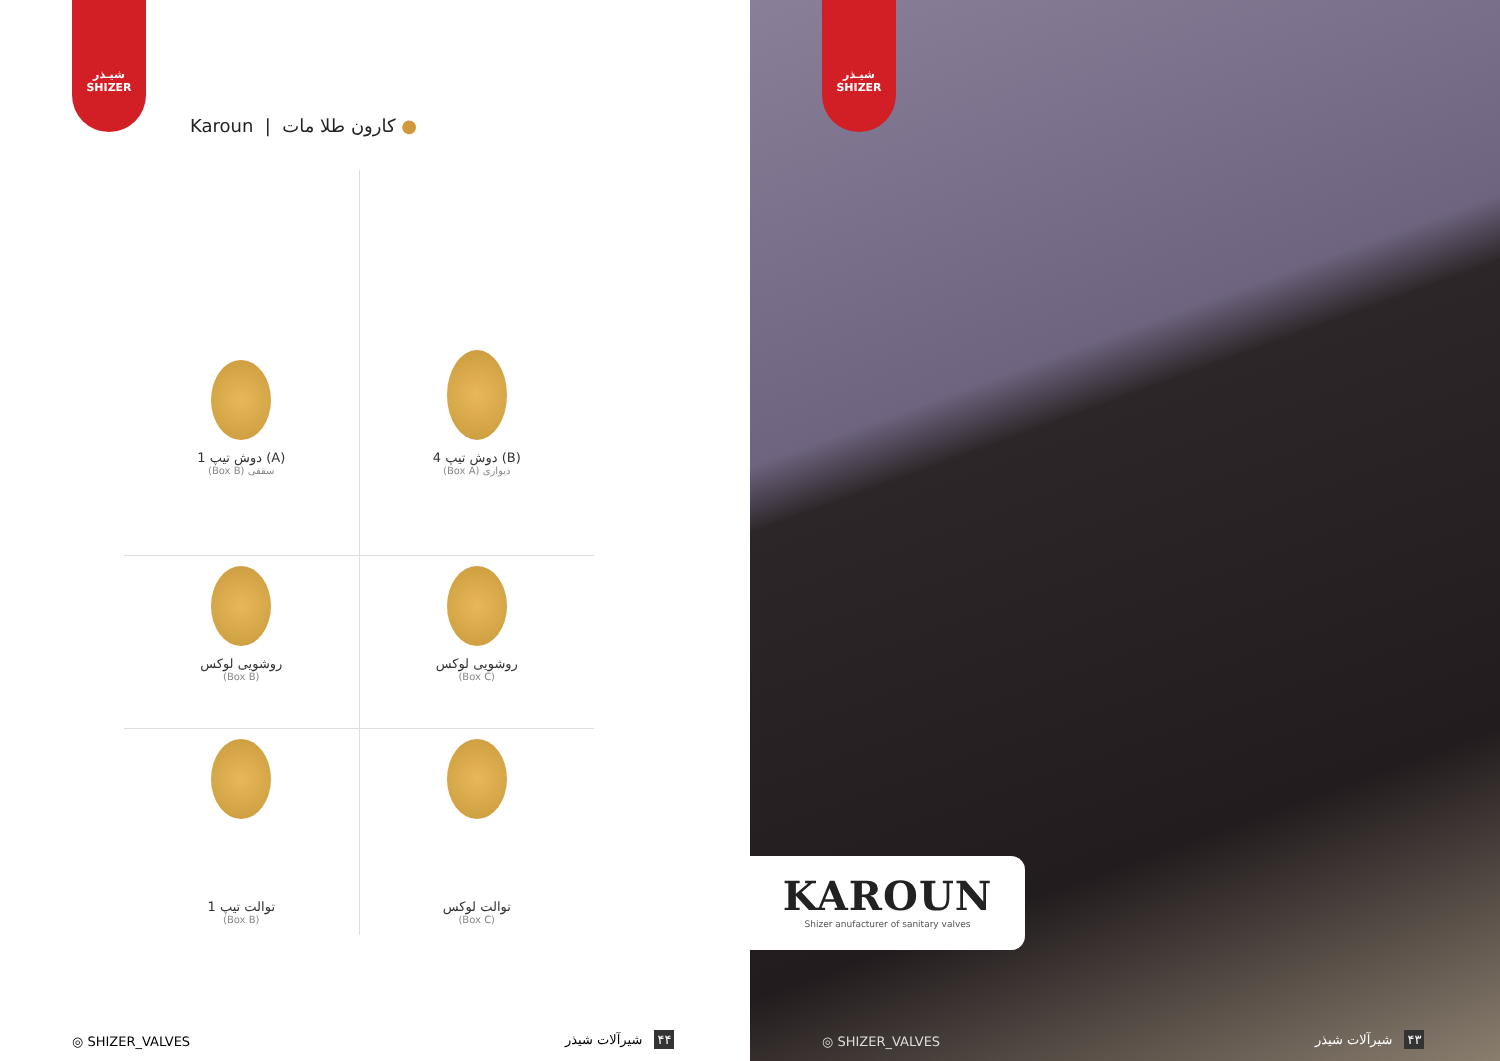شیـذر
SHIZER
Karoun | کارون طلا مات ●
دوش تیپ 1 (A)
(Box B) سقفی
دوش تیپ 4 (B)
(Box A) دیواری
روشویی لوکس
(Box B)
روشویی لوکس
(Box C)
توالت تیپ 1
(Box B)
توالت لوکس
(Box C)
◎ SHIZER_VALVES شیرآلات شیذر ۴۴
شیـذر
SHIZER
KAROUN
Shizer anufacturer of sanitary valves
◎ SHIZER_VALVES شیرآلات شیذر ۴۳